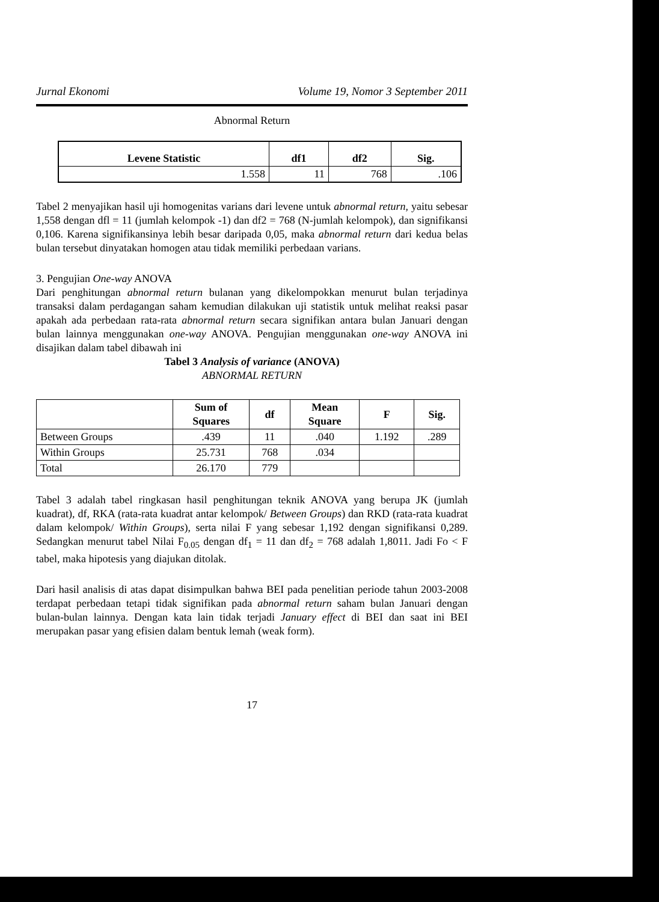Jurnal Ekonomi Volume 19, Nomor 3 September 2011
Abnormal Return
| Levene Statistic | df1 | df2 | Sig. |
| --- | --- | --- | --- |
| 1.558 | 11 | 768 | .106 |
Tabel 2 menyajikan hasil uji homogenitas varians dari levene untuk abnormal return, yaitu sebesar 1,558 dengan dfl = 11 (jumlah kelompok -1) dan df2 = 768 (N-jumlah kelompok), dan signifikansi 0,106. Karena signifikansinya lebih besar daripada 0,05, maka abnormal return dari kedua belas bulan tersebut dinyatakan homogen atau tidak memiliki perbedaan varians.
3. Pengujian One-way ANOVA
Dari penghitungan abnormal return bulanan yang dikelompokkan menurut bulan terjadinya transaksi dalam perdagangan saham kemudian dilakukan uji statistik untuk melihat reaksi pasar apakah ada perbedaan rata-rata abnormal return secara signifikan antara bulan Januari dengan bulan lainnya menggunakan one-way ANOVA. Pengujian menggunakan one-way ANOVA ini disajikan dalam tabel dibawah ini
Tabel 3 Analysis of variance (ANOVA)
ABNORMAL RETURN
| | Sum of Squares | df | Mean Square | F | Sig. |
| --- | --- | --- | --- | --- | --- |
| Between Groups | .439 | 11 | .040 | 1.192 | .289 |
| Within Groups | 25.731 | 768 | .034 | | |
| Total | 26.170 | 779 | | | |
Tabel 3 adalah tabel ringkasan hasil penghitungan teknik ANOVA yang berupa JK (jumlah kuadrat), df, RKA (rata-rata kuadrat antar kelompok/ Between Groups) dan RKD (rata-rata kuadrat dalam kelompok/ Within Groups), serta nilai F yang sebesar 1,192 dengan signifikansi 0,289. Sedangkan menurut tabel Nilai F<sub>0.05</sub> dengan df<sub>1</sub> = 11 dan df<sub>2</sub> = 768 adalah 1,8011. Jadi Fo < F tabel, maka hipotesis yang diajukan ditolak.
Dari hasil analisis di atas dapat disimpulkan bahwa BEI pada penelitian periode tahun 2003-2008 terdapat perbedaan tetapi tidak signifikan pada abnormal return saham bulan Januari dengan bulan-bulan lainnya. Dengan kata lain tidak terjadi January effect di BEI dan saat ini BEI merupakan pasar yang efisien dalam bentuk lemah (weak form).
17